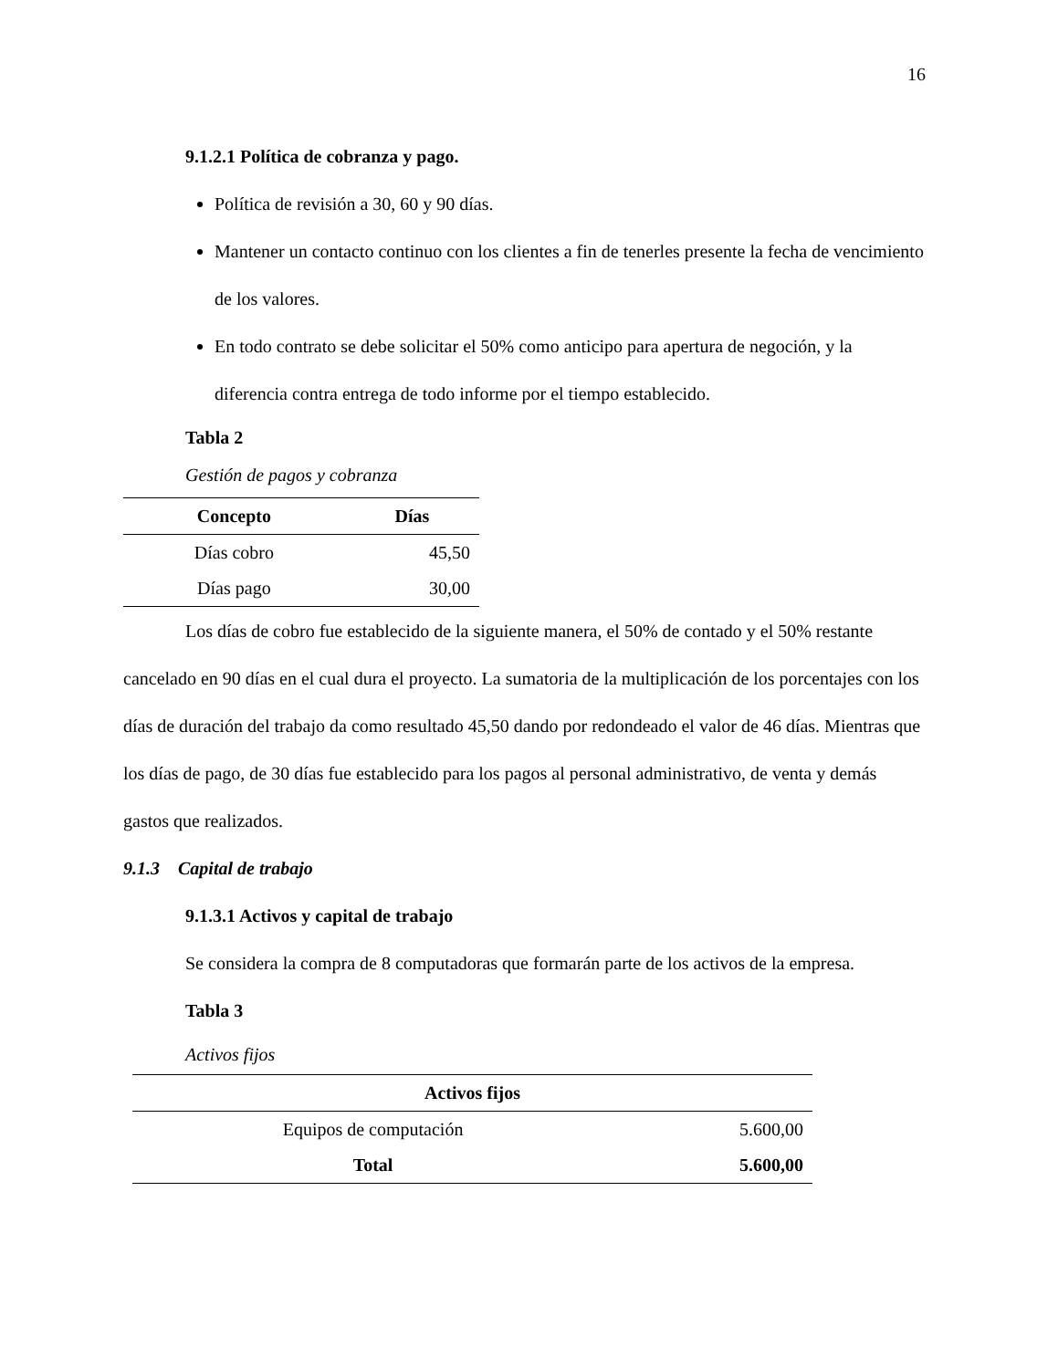16
9.1.2.1 Política de cobranza y pago.
Política de revisión a 30, 60 y 90 días.
Mantener un contacto continuo con los clientes a fin de tenerles presente la fecha de vencimiento de los valores.
En todo contrato se debe solicitar el 50% como anticipo para apertura de negoción, y la diferencia contra entrega de todo informe por el tiempo establecido.
Tabla 2
Gestión de pagos y cobranza
| Concepto | Días |
| --- | --- |
| Días cobro | 45,50 |
| Días pago | 30,00 |
Los días de cobro fue establecido de la siguiente manera, el 50% de contado y el 50% restante cancelado en 90 días en el cual dura el proyecto. La sumatoria de la multiplicación de los porcentajes con los días de duración del trabajo da como resultado 45,50 dando por redondeado el valor de 46 días. Mientras que los días de pago, de 30 días fue establecido para los pagos al personal administrativo, de venta y demás gastos que realizados.
9.1.3 Capital de trabajo
9.1.3.1 Activos y capital de trabajo
Se considera la compra de 8 computadoras que formarán parte de los activos de la empresa.
Tabla 3
Activos fijos
| Activos fijos | |
| --- | --- |
| Equipos de computación | 5.600,00 |
| Total | 5.600,00 |